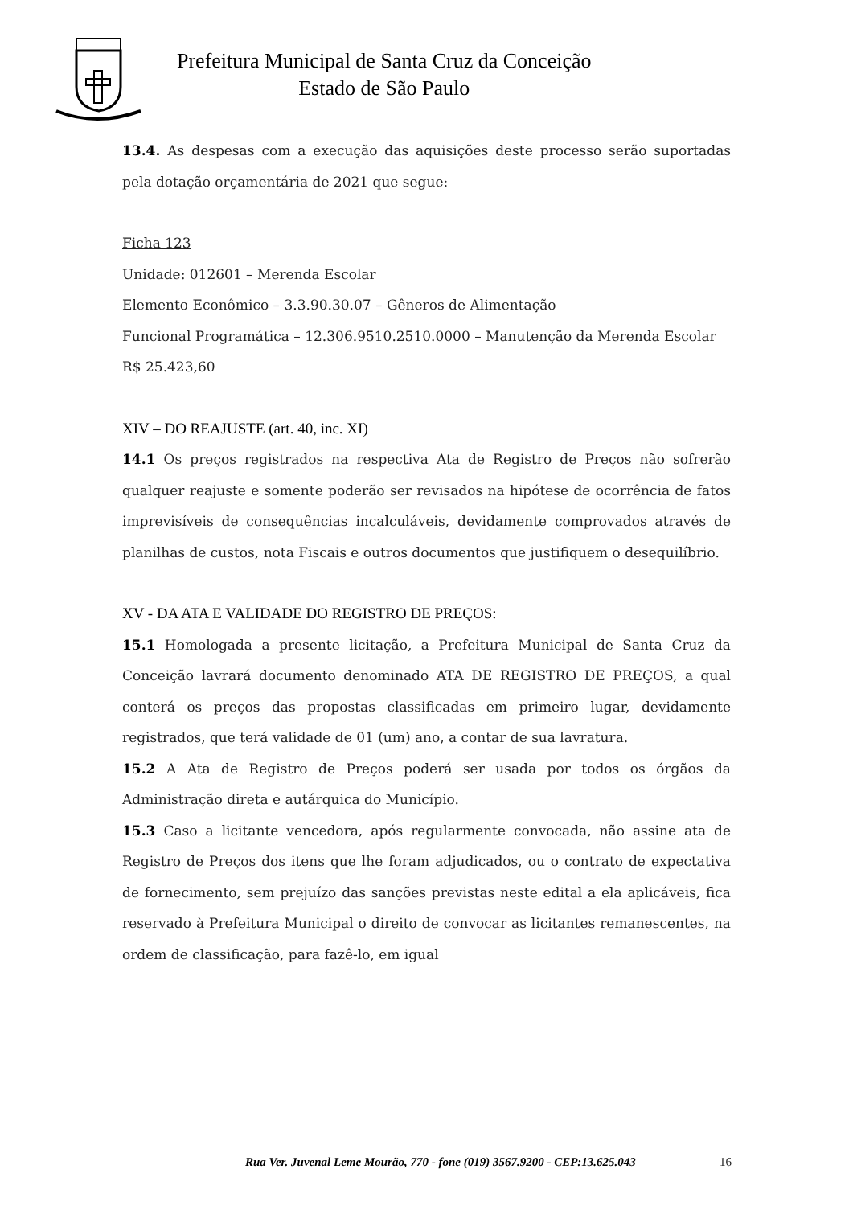Prefeitura Municipal de Santa Cruz da Conceição
Estado de São Paulo
13.4. As despesas com a execução das aquisições deste processo serão suportadas pela dotação orçamentária de 2021 que segue:
Ficha 123
Unidade: 012601 – Merenda Escolar
Elemento Econômico – 3.3.90.30.07 – Gêneros de Alimentação
Funcional Programática – 12.306.9510.2510.0000 – Manutenção da Merenda Escolar
R$ 25.423,60
XIV – DO REAJUSTE (art. 40, inc. XI)
14.1 Os preços registrados na respectiva Ata de Registro de Preços não sofrerão qualquer reajuste e somente poderão ser revisados na hipótese de ocorrência de fatos imprevisíveis de consequências incalculáveis, devidamente comprovados através de planilhas de custos, nota Fiscais e outros documentos que justifiquem o desequilíbrio.
XV - DA ATA E VALIDADE DO REGISTRO DE PREÇOS:
15.1 Homologada a presente licitação, a Prefeitura Municipal de Santa Cruz da Conceição lavrará documento denominado ATA DE REGISTRO DE PREÇOS, a qual conterá os preços das propostas classificadas em primeiro lugar, devidamente registrados, que terá validade de 01 (um) ano, a contar de sua lavratura.
15.2 A Ata de Registro de Preços poderá ser usada por todos os órgãos da Administração direta e autárquica do Município.
15.3 Caso a licitante vencedora, após regularmente convocada, não assine ata de Registro de Preços dos itens que lhe foram adjudicados, ou o contrato de expectativa de fornecimento, sem prejuízo das sanções previstas neste edital a ela aplicáveis, fica reservado à Prefeitura Municipal o direito de convocar as licitantes remanescentes, na ordem de classificação, para fazê-lo, em igual
Rua Ver. Juvenal Leme Mourão, 770 - fone (019) 3567.9200 - CEP:13.625.043 16